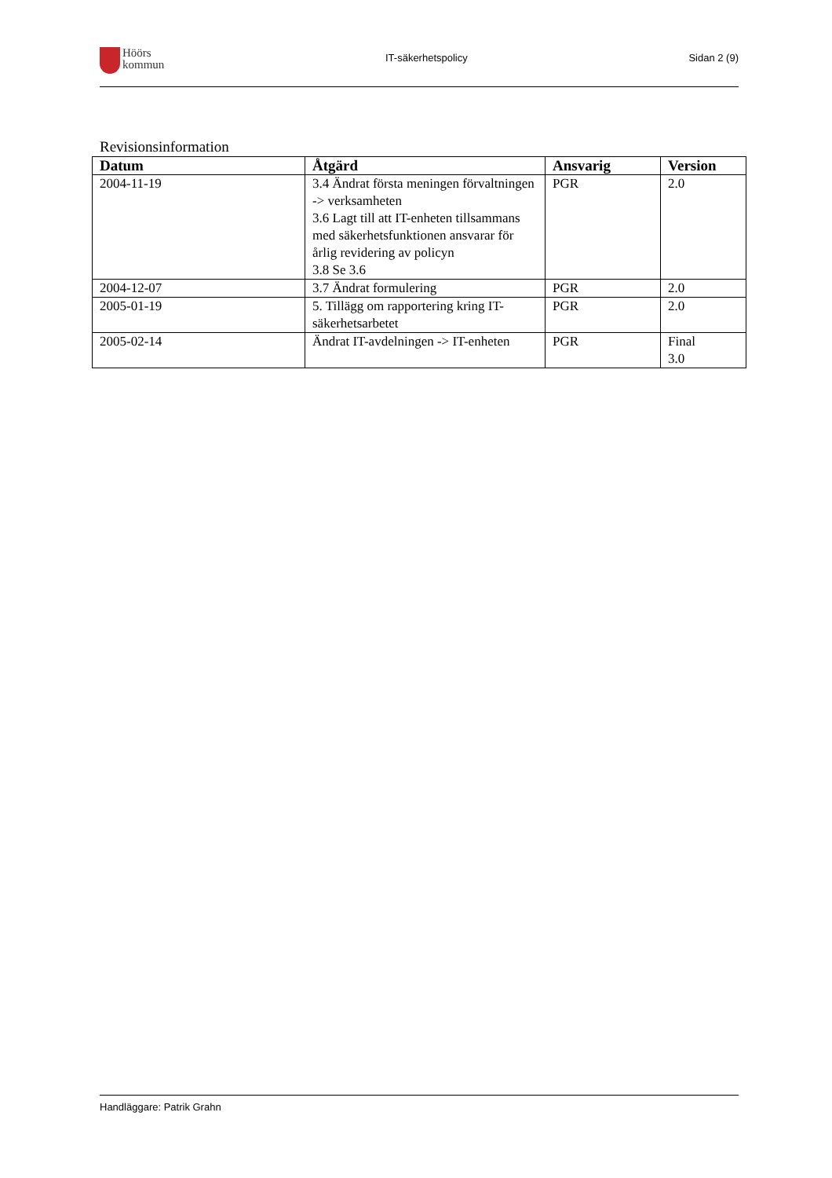Höörs
kommun
IT-säkerhetspolicy Sidan 2 (9)
Revisionsinformation
| Datum | Åtgärd | Ansvarig | Version |
| --- | --- | --- | --- |
| 2004-11-19 | 3.4 Ändrat första meningen förvaltningen -> verksamheten 3.6 Lagt till att IT-enheten tillsammans med säkerhetsfunktionen ansvarar för årlig revidering av policyn 3.8 Se 3.6 | PGR | 2.0 |
| 2004-12-07 | 3.7 Ändrat formulering | PGR | 2.0 |
| 2005-01-19 | 5. Tillägg om rapportering kring IT-säkerhetsarbetet | PGR | 2.0 |
| 2005-02-14 | Ändrat IT-avdelningen -> IT-enheten | PGR | Final 3.0 |
Handläggare: Patrik Grahn